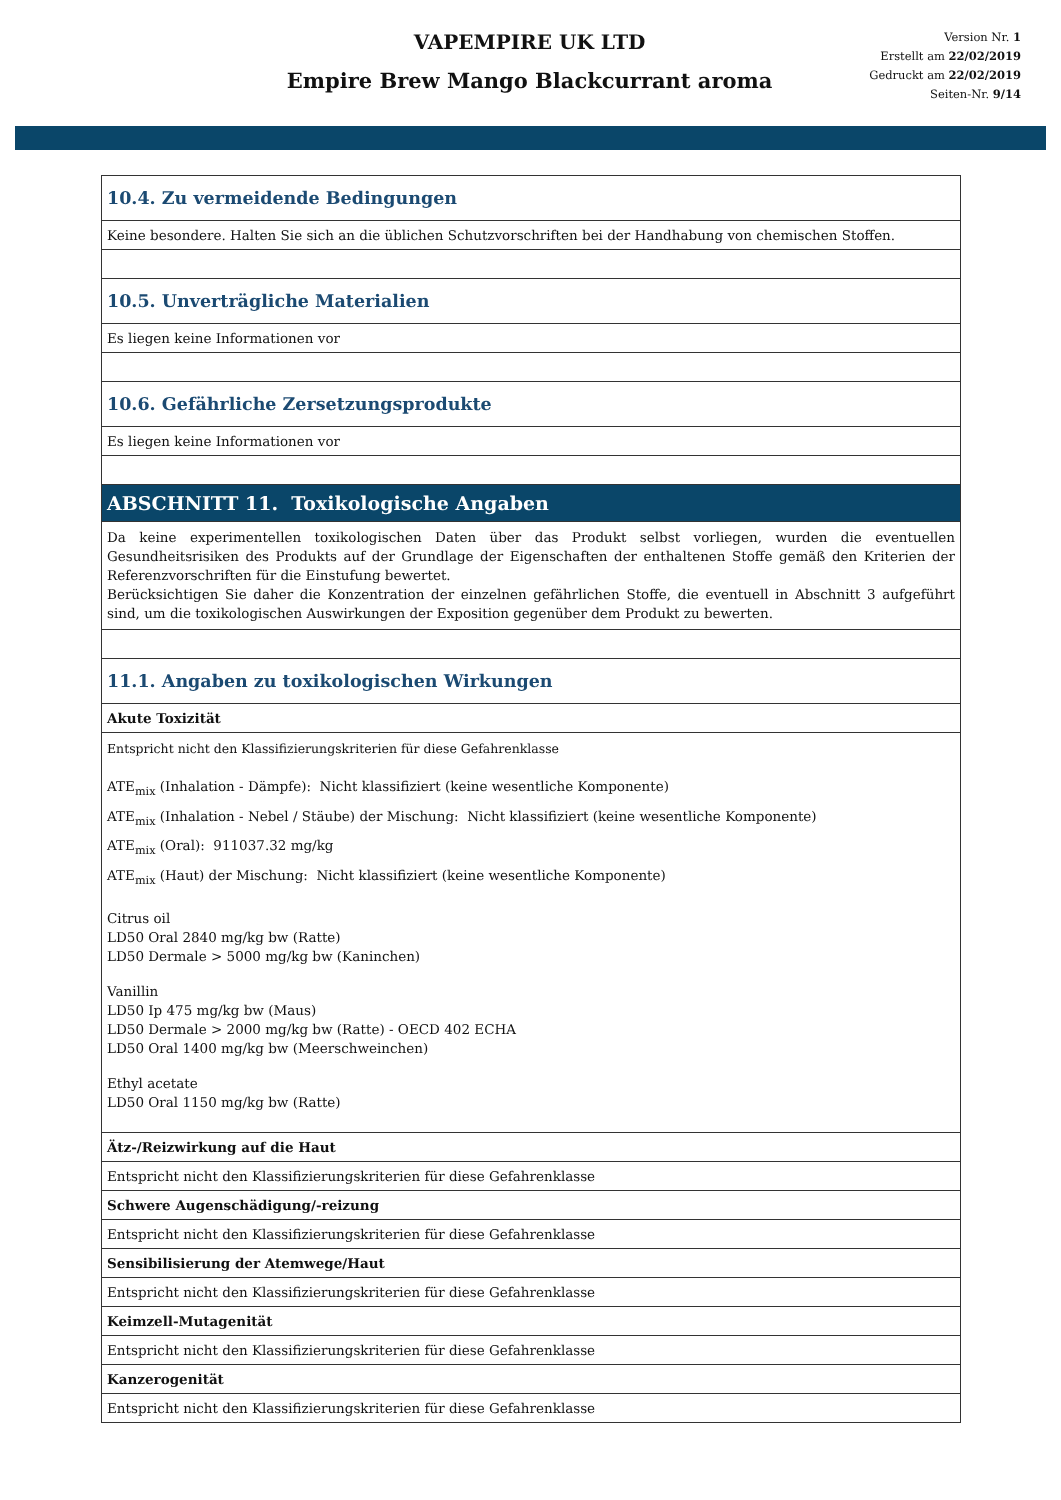VAPEMPIRE UK LTD
Empire Brew Mango Blackcurrant aroma
Version Nr. 1
Erstellt am 22/02/2019
Gedruckt am 22/02/2019
Seiten-Nr. 9/14
10.4. Zu vermeidende Bedingungen
Keine besondere. Halten Sie sich an die üblichen Schutzvorschriften bei der Handhabung von chemischen Stoffen.
10.5. Unverträgliche Materialien
Es liegen keine Informationen vor
10.6. Gefährliche Zersetzungsprodukte
Es liegen keine Informationen vor
ABSCHNITT 11. Toxikologische Angaben
Da keine experimentellen toxikologischen Daten über das Produkt selbst vorliegen, wurden die eventuellen Gesundheitsrisiken des Produkts auf der Grundlage der Eigenschaften der enthaltenen Stoffe gemäß den Kriterien der Referenzvorschriften für die Einstufung bewertet.
Berücksichtigen Sie daher die Konzentration der einzelnen gefährlichen Stoffe, die eventuell in Abschnitt 3 aufgeführt sind, um die toxikologischen Auswirkungen der Exposition gegenüber dem Produkt zu bewerten.
11.1. Angaben zu toxikologischen Wirkungen
Akute Toxizität
Entspricht nicht den Klassifizierungskriterien für diese Gefahrenklasse
ATE<sub>mix</sub> (Inhalation - Dämpfe): Nicht klassifiziert (keine wesentliche Komponente)
ATE<sub>mix</sub> (Inhalation - Nebel / Stäube) der Mischung: Nicht klassifiziert (keine wesentliche Komponente)
ATE<sub>mix</sub> (Oral): 911037.32 mg/kg
ATE<sub>mix</sub> (Haut) der Mischung: Nicht klassifiziert (keine wesentliche Komponente)
Citrus oil
LD50 Oral 2840 mg/kg bw (Ratte)
LD50 Dermale > 5000 mg/kg bw (Kaninchen)
Vanillin
LD50 Ip 475 mg/kg bw (Maus)
LD50 Dermale > 2000 mg/kg bw (Ratte) - OECD 402 ECHA
LD50 Oral 1400 mg/kg bw (Meerschweinchen)
Ethyl acetate
LD50 Oral 1150 mg/kg bw (Ratte)
Ätz-/Reizwirkung auf die Haut
Entspricht nicht den Klassifizierungskriterien für diese Gefahrenklasse
Schwere Augenschädigung/-reizung
Entspricht nicht den Klassifizierungskriterien für diese Gefahrenklasse
Sensibilisierung der Atemwege/Haut
Entspricht nicht den Klassifizierungskriterien für diese Gefahrenklasse
Keimzell-Mutagenität
Entspricht nicht den Klassifizierungskriterien für diese Gefahrenklasse
Kanzerogenität
Entspricht nicht den Klassifizierungskriterien für diese Gefahrenklasse